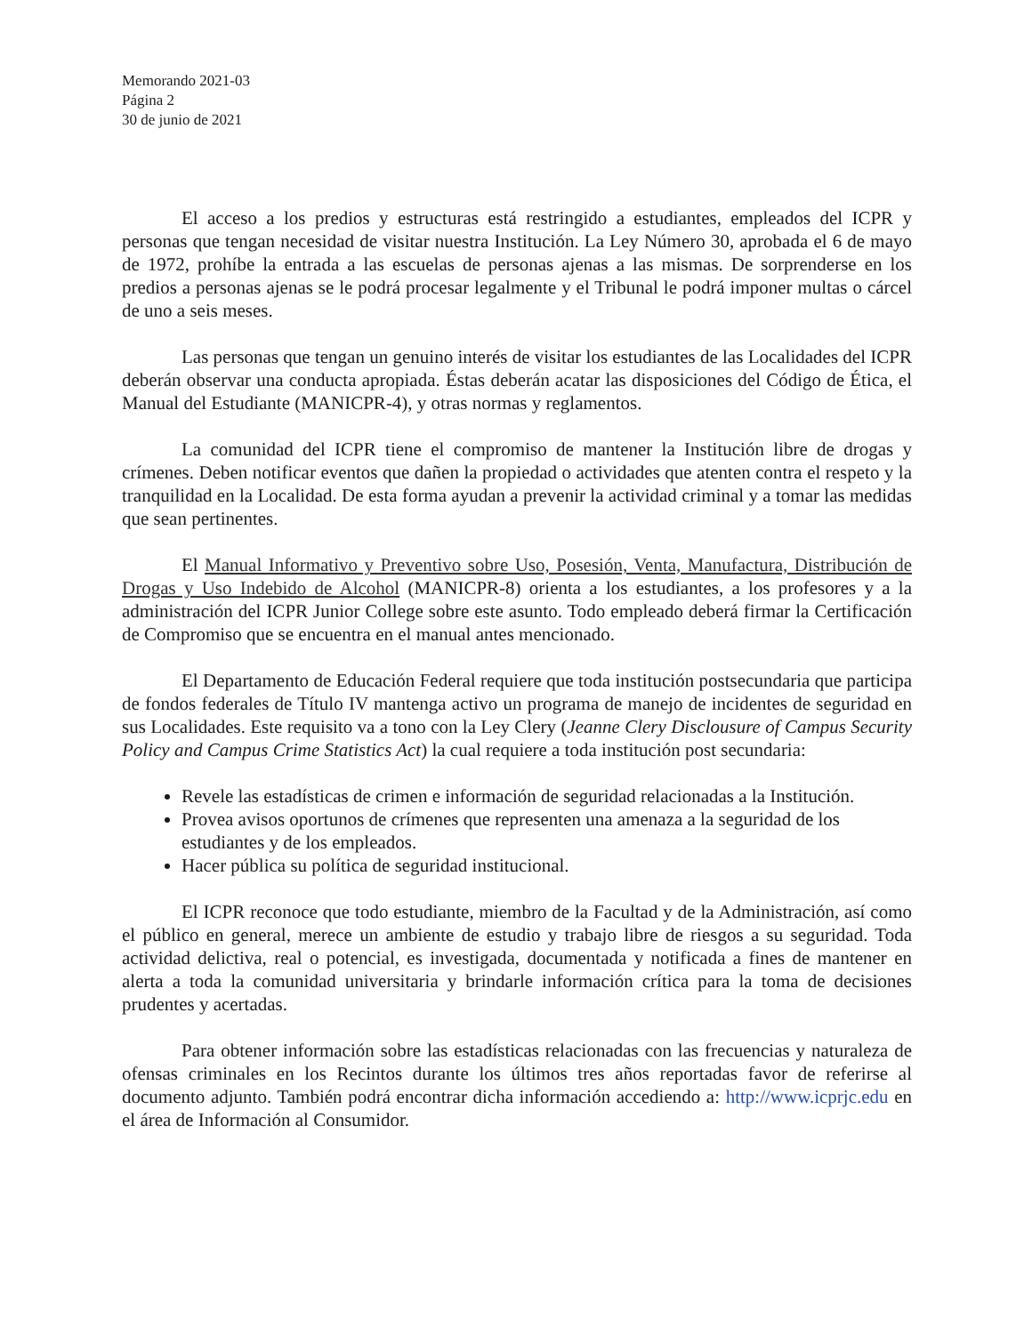Memorando 2021-03
Página 2
30 de junio de 2021
El acceso a los predios y estructuras está restringido a estudiantes, empleados del ICPR y personas que tengan necesidad de visitar nuestra Institución. La Ley Número 30, aprobada el 6 de mayo de 1972, prohíbe la entrada a las escuelas de personas ajenas a las mismas. De sorprenderse en los predios a personas ajenas se le podrá procesar legalmente y el Tribunal le podrá imponer multas o cárcel de uno a seis meses.
Las personas que tengan un genuino interés de visitar los estudiantes de las Localidades del ICPR deberán observar una conducta apropiada. Éstas deberán acatar las disposiciones del Código de Ética, el Manual del Estudiante (MANICPR-4), y otras normas y reglamentos.
La comunidad del ICPR tiene el compromiso de mantener la Institución libre de drogas y crímenes. Deben notificar eventos que dañen la propiedad o actividades que atenten contra el respeto y la tranquilidad en la Localidad. De esta forma ayudan a prevenir la actividad criminal y a tomar las medidas que sean pertinentes.
El Manual Informativo y Preventivo sobre Uso, Posesión, Venta, Manufactura, Distribución de Drogas y Uso Indebido de Alcohol (MANICPR-8) orienta a los estudiantes, a los profesores y a la administración del ICPR Junior College sobre este asunto. Todo empleado deberá firmar la Certificación de Compromiso que se encuentra en el manual antes mencionado.
El Departamento de Educación Federal requiere que toda institución postsecundaria que participa de fondos federales de Título IV mantenga activo un programa de manejo de incidentes de seguridad en sus Localidades. Este requisito va a tono con la Ley Clery (Jeanne Clery Disclousure of Campus Security Policy and Campus Crime Statistics Act) la cual requiere a toda institución post secundaria:
Revele las estadísticas de crimen e información de seguridad relacionadas a la Institución.
Provea avisos oportunos de crímenes que representen una amenaza a la seguridad de los estudiantes y de los empleados.
Hacer pública su política de seguridad institucional.
El ICPR reconoce que todo estudiante, miembro de la Facultad y de la Administración, así como el público en general, merece un ambiente de estudio y trabajo libre de riesgos a su seguridad. Toda actividad delictiva, real o potencial, es investigada, documentada y notificada a fines de mantener en alerta a toda la comunidad universitaria y brindarle información crítica para la toma de decisiones prudentes y acertadas.
Para obtener información sobre las estadísticas relacionadas con las frecuencias y naturaleza de ofensas criminales en los Recintos durante los últimos tres años reportadas favor de referirse al documento adjunto. También podrá encontrar dicha información accediendo a: http://www.icprjc.edu en el área de Información al Consumidor.